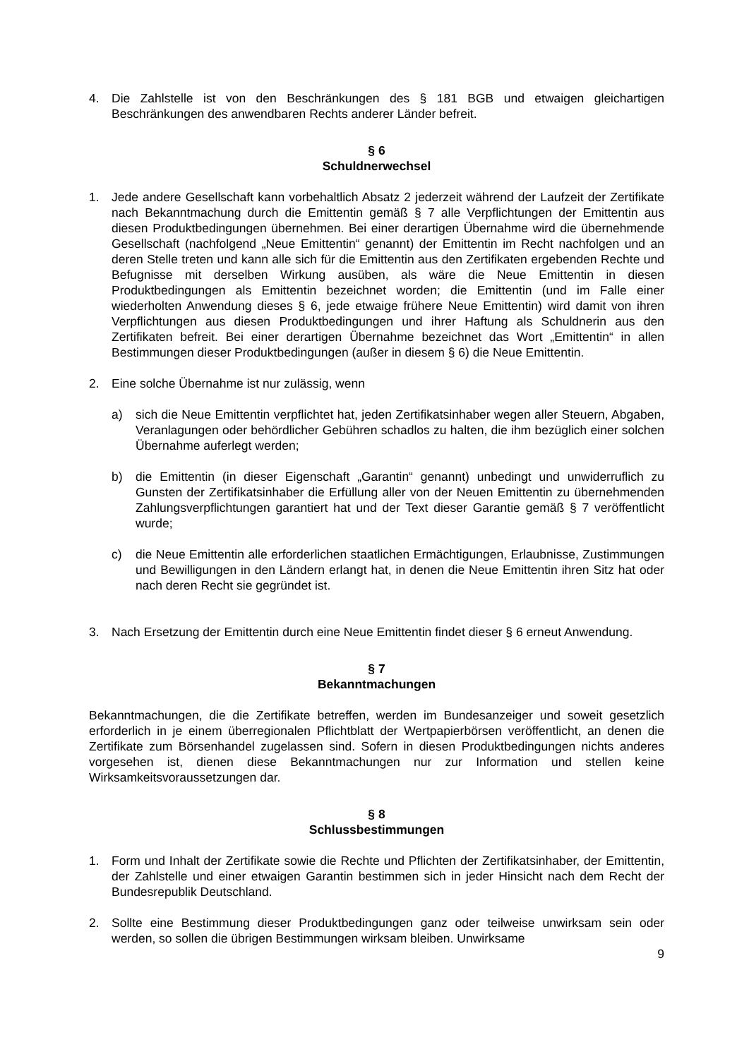4. Die Zahlstelle ist von den Beschränkungen des § 181 BGB und etwaigen gleichartigen Beschränkungen des anwendbaren Rechts anderer Länder befreit.
§ 6
Schuldnerwechsel
1. Jede andere Gesellschaft kann vorbehaltlich Absatz 2 jederzeit während der Laufzeit der Zertifikate nach Bekanntmachung durch die Emittentin gemäß § 7 alle Verpflichtungen der Emittentin aus diesen Produktbedingungen übernehmen. Bei einer derartigen Übernahme wird die übernehmende Gesellschaft (nachfolgend „Neue Emittentin“ genannt) der Emittentin im Recht nachfolgen und an deren Stelle treten und kann alle sich für die Emittentin aus den Zertifikaten ergebenden Rechte und Befugnisse mit derselben Wirkung ausüben, als wäre die Neue Emittentin in diesen Produktbedingungen als Emittentin bezeichnet worden; die Emittentin (und im Falle einer wiederholten Anwendung dieses § 6, jede etwaige frühere Neue Emittentin) wird damit von ihren Verpflichtungen aus diesen Produktbedingungen und ihrer Haftung als Schuldnerin aus den Zertifikaten befreit. Bei einer derartigen Übernahme bezeichnet das Wort „Emittentin“ in allen Bestimmungen dieser Produktbedingungen (außer in diesem § 6) die Neue Emittentin.
2. Eine solche Übernahme ist nur zulässig, wenn
a) sich die Neue Emittentin verpflichtet hat, jeden Zertifikatsinhaber wegen aller Steuern, Abgaben, Veranlagungen oder behördlicher Gebühren schadlos zu halten, die ihm bezüglich einer solchen Übernahme auferlegt werden;
b) die Emittentin (in dieser Eigenschaft „Garantin“ genannt) unbedingt und unwiderruflich zu Gunsten der Zertifikatsinhaber die Erfüllung aller von der Neuen Emittentin zu übernehmenden Zahlungsverpflichtungen garantiert hat und der Text dieser Garantie gemäß § 7 veröffentlicht wurde;
c) die Neue Emittentin alle erforderlichen staatlichen Ermächtigungen, Erlaubnisse, Zustimmungen und Bewilligungen in den Ländern erlangt hat, in denen die Neue Emittentin ihren Sitz hat oder nach deren Recht sie gegründet ist.
3. Nach Ersetzung der Emittentin durch eine Neue Emittentin findet dieser § 6 erneut Anwendung.
§ 7
Bekanntmachungen
Bekanntmachungen, die die Zertifikate betreffen, werden im Bundesanzeiger und soweit gesetzlich erforderlich in je einem überregionalen Pflichtblatt der Wertpapierbörsen veröffentlicht, an denen die Zertifikate zum Börsenhandel zugelassen sind. Sofern in diesen Produktbedingungen nichts anderes vorgesehen ist, dienen diese Bekanntmachungen nur zur Information und stellen keine Wirksamkeitsvoraussetzungen dar.
§ 8
Schlussbestimmungen
1. Form und Inhalt der Zertifikate sowie die Rechte und Pflichten der Zertifikatsinhaber, der Emittentin, der Zahlstelle und einer etwaigen Garantin bestimmen sich in jeder Hinsicht nach dem Recht der Bundesrepublik Deutschland.
2. Sollte eine Bestimmung dieser Produktbedingungen ganz oder teilweise unwirksam sein oder werden, so sollen die übrigen Bestimmungen wirksam bleiben. Unwirksame
9